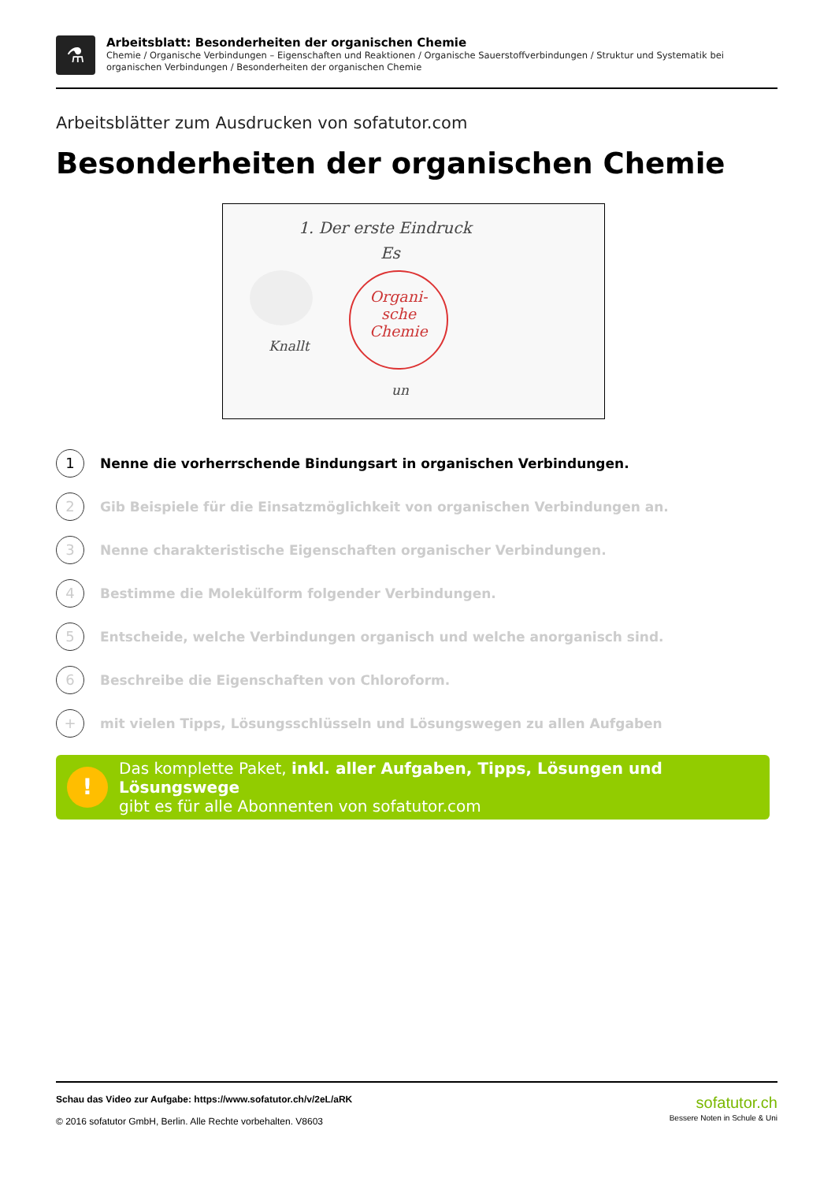⚗
Arbeitsblatt: Besonderheiten der organischen Chemie
Chemie / Organische Verbindungen – Eigenschaften und Reaktionen / Organische Sauerstoffverbindungen / Struktur und Systematik bei organischen Verbindungen / Besonderheiten der organischen Chemie
Arbeitsblätter zum Ausdrucken von sofatutor.com
Besonderheiten der organischen Chemie
1. Der erste Eindruck
Es
Knallt
Organi-
sche
Chemie
un
1 Nenne die vorherrschende Bindungsart in organischen Verbindungen.
2 Gib Beispiele für die Einsatzmöglichkeit von organischen Verbindungen an.
3 Nenne charakteristische Eigenschaften organischer Verbindungen.
4 Bestimme die Molekülform folgender Verbindungen.
5 Entscheide, welche Verbindungen organisch und welche anorganisch sind.
6 Beschreibe die Eigenschaften von Chloroform.
+ mit vielen Tipps, Lösungsschlüsseln und Lösungswegen zu allen Aufgaben
!
Das komplette Paket, inkl. aller Aufgaben, Tipps, Lösungen und Lösungswege
gibt es für alle Abonnenten von sofatutor.com
Schau das Video zur Aufgabe: https://www.sofatutor.ch/v/2eL/aRK
© 2016 sofatutor GmbH, Berlin. Alle Rechte vorbehalten. V8603
sofatutor.ch
Bessere Noten in Schule & Uni